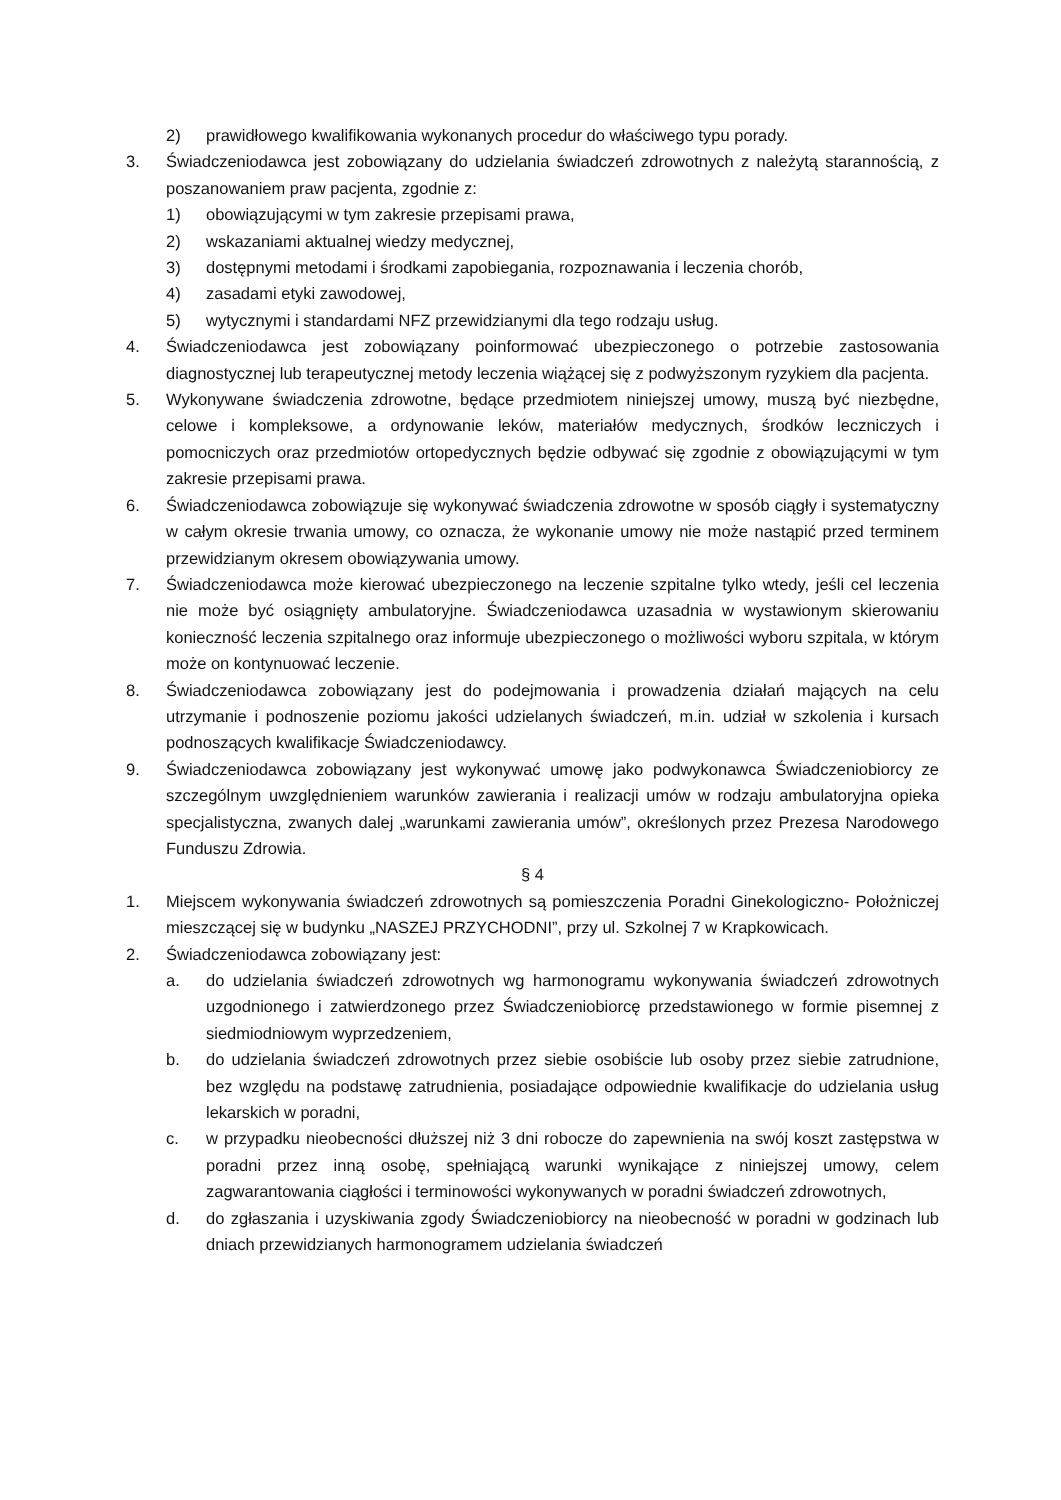2) prawidłowego kwalifikowania wykonanych procedur do właściwego typu porady.
3. Świadczeniodawca jest zobowiązany do udzielania świadczeń zdrowotnych z należytą starannością, z poszanowaniem praw pacjenta, zgodnie z:
1) obowiązującymi w tym zakresie przepisami prawa,
2) wskazaniami aktualnej wiedzy medycznej,
3) dostępnymi metodami i środkami zapobiegania, rozpoznawania i leczenia chorób,
4) zasadami etyki zawodowej,
5) wytycznymi i standardami NFZ przewidzianymi dla tego rodzaju usług.
4. Świadczeniodawca jest zobowiązany poinformować ubezpieczonego o potrzebie zastosowania diagnostycznej lub terapeutycznej metody leczenia wiążącej się z podwyższonym ryzykiem dla pacjenta.
5. Wykonywane świadczenia zdrowotne, będące przedmiotem niniejszej umowy, muszą być niezbędne, celowe i kompleksowe, a ordynowanie leków, materiałów medycznych, środków leczniczych i pomocniczych oraz przedmiotów ortopedycznych będzie odbywać się zgodnie z obowiązującymi w tym zakresie przepisami prawa.
6. Świadczeniodawca zobowiązuje się wykonywać świadczenia zdrowotne w sposób ciągły i systematyczny w całym okresie trwania umowy, co oznacza, że wykonanie umowy nie może nastąpić przed terminem przewidzianym okresem obowiązywania umowy.
7. Świadczeniodawca może kierować ubezpieczonego na leczenie szpitalne tylko wtedy, jeśli cel leczenia nie może być osiągnięty ambulatoryjne. Świadczeniodawca uzasadnia w wystawionym skierowaniu konieczność leczenia szpitalnego oraz informuje ubezpieczonego o możliwości wyboru szpitala, w którym może on kontynuować leczenie.
8. Świadczeniodawca zobowiązany jest do podejmowania i prowadzenia działań mających na celu utrzymanie i podnoszenie poziomu jakości udzielanych świadczeń, m.in. udział w szkolenia i kursach podnoszących kwalifikacje Świadczeniodawcy.
9. Świadczeniodawca zobowiązany jest wykonywać umowę jako podwykonawca Świadczeniobiorcy ze szczególnym uwzględnieniem warunków zawierania i realizacji umów w rodzaju ambulatoryjna opieka specjalistyczna, zwanych dalej „warunkami zawierania umów”, określonych przez Prezesa Narodowego Funduszu Zdrowia.
§ 4
1. Miejscem wykonywania świadczeń zdrowotnych są pomieszczenia Poradni Ginekologiczno- Położniczej mieszczącej się w budynku „NASZEJ PRZYCHODNI”, przy ul. Szkolnej 7 w Krapkowicach.
2. Świadczeniodawca zobowiązany jest:
a. do udzielania świadczeń zdrowotnych wg harmonogramu wykonywania świadczeń zdrowotnych uzgodnionego i zatwierdzonego przez Świadczeniobiorcę przedstawionego w formie pisemnej z siedmiodniowym wyprzedzeniem,
b. do udzielania świadczeń zdrowotnych przez siebie osobiście lub osoby przez siebie zatrudnione, bez względu na podstawę zatrudnienia, posiadające odpowiednie kwalifikacje do udzielania usług lekarskich w poradni,
c. w przypadku nieobecności dłuższej niż 3 dni robocze do zapewnienia na swój koszt zastępstwa w poradni przez inną osobę, spełniającą warunki wynikające z niniejszej umowy, celem zagwarantowania ciągłości i terminowości wykonywanych w poradni świadczeń zdrowotnych,
d. do zgłaszania i uzyskiwania zgody Świadczeniobiorcy na nieobecność w poradni w godzinach lub dniach przewidzianych harmonogramem udzielania świadczeń